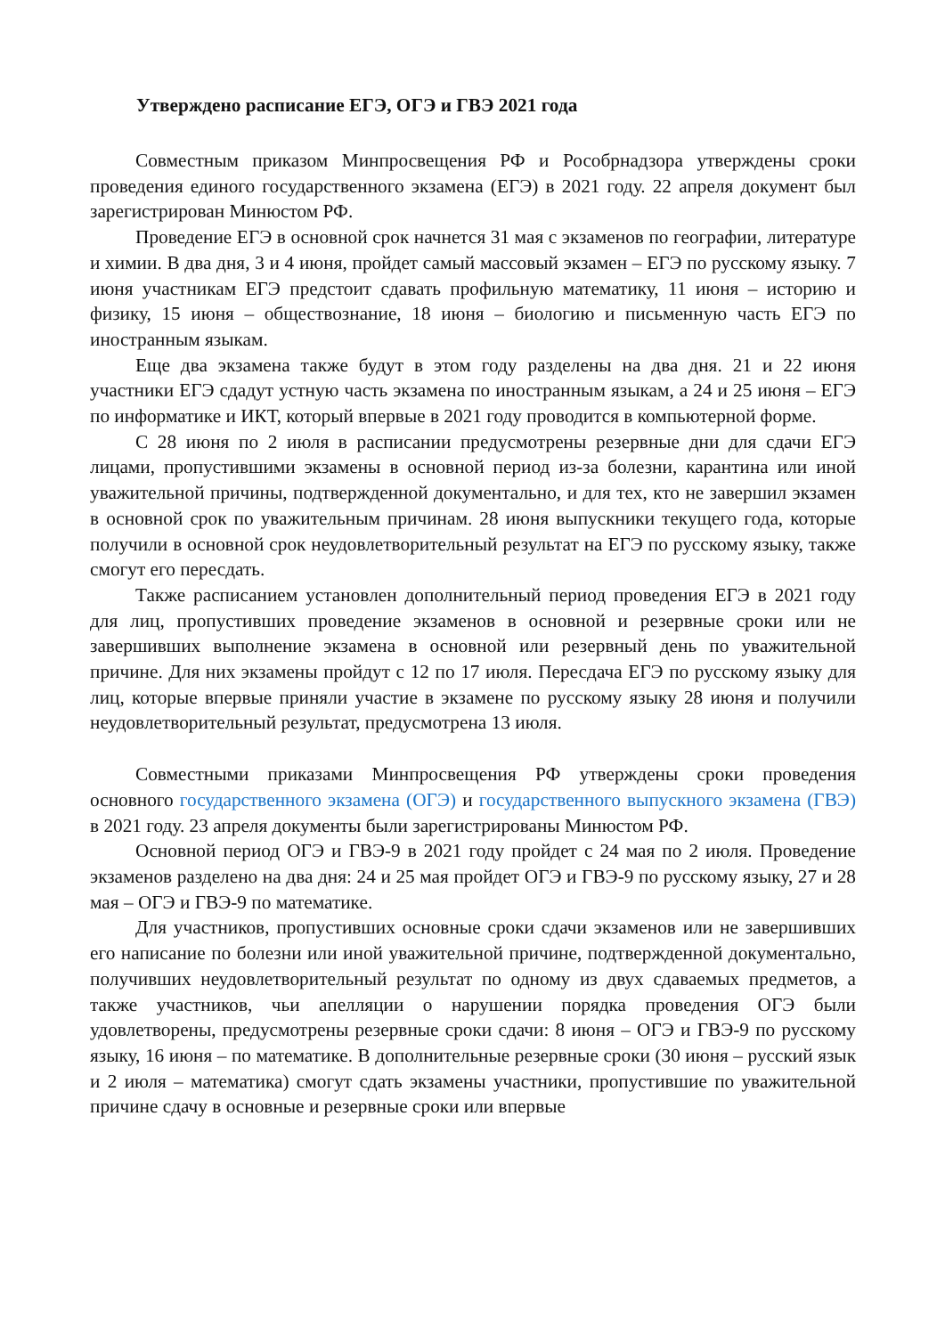Утверждено расписание ЕГЭ, ОГЭ и ГВЭ 2021 года
Совместным приказом Минпросвещения РФ и Рособрнадзора утверждены сроки проведения единого государственного экзамена (ЕГЭ) в 2021 году. 22 апреля документ был зарегистрирован Минюстом РФ.
Проведение ЕГЭ в основной срок начнется 31 мая с экзаменов по географии, литературе и химии. В два дня, 3 и 4 июня, пройдет самый массовый экзамен – ЕГЭ по русскому языку. 7 июня участникам ЕГЭ предстоит сдавать профильную математику, 11 июня – историю и физику, 15 июня – обществознание, 18 июня – биологию и письменную часть ЕГЭ по иностранным языкам.
Еще два экзамена также будут в этом году разделены на два дня. 21 и 22 июня участники ЕГЭ сдадут устную часть экзамена по иностранным языкам, а 24 и 25 июня – ЕГЭ по информатике и ИКТ, который впервые в 2021 году проводится в компьютерной форме.
С 28 июня по 2 июля в расписании предусмотрены резервные дни для сдачи ЕГЭ лицами, пропустившими экзамены в основной период из-за болезни, карантина или иной уважительной причины, подтвержденной документально, и для тех, кто не завершил экзамен в основной срок по уважительным причинам. 28 июня выпускники текущего года, которые получили в основной срок неудовлетворительный результат на ЕГЭ по русскому языку, также смогут его пересдать.
Также расписанием установлен дополнительный период проведения ЕГЭ в 2021 году для лиц, пропустивших проведение экзаменов в основной и резервные сроки или не завершивших выполнение экзамена в основной или резервный день по уважительной причине. Для них экзамены пройдут с 12 по 17 июля. Пересдача ЕГЭ по русскому языку для лиц, которые впервые приняли участие в экзамене по русскому языку 28 июня и получили неудовлетворительный результат, предусмотрена 13 июля.
Совместными приказами Минпросвещения РФ утверждены сроки проведения основного государственного экзамена (ОГЭ) и государственного выпускного экзамена (ГВЭ) в 2021 году. 23 апреля документы были зарегистрированы Минюстом РФ.
Основной период ОГЭ и ГВЭ-9 в 2021 году пройдет с 24 мая по 2 июля. Проведение экзаменов разделено на два дня: 24 и 25 мая пройдет ОГЭ и ГВЭ-9 по русскому языку, 27 и 28 мая – ОГЭ и ГВЭ-9 по математике.
Для участников, пропустивших основные сроки сдачи экзаменов или не завершивших его написание по болезни или иной уважительной причине, подтвержденной документально, получивших неудовлетворительный результат по одному из двух сдаваемых предметов, а также участников, чьи апелляции о нарушении порядка проведения ОГЭ были удовлетворены, предусмотрены резервные сроки сдачи: 8 июня – ОГЭ и ГВЭ-9 по русскому языку, 16 июня – по математике. В дополнительные резервные сроки (30 июня – русский язык и 2 июля – математика) смогут сдать экзамены участники, пропустившие по уважительной причине сдачу в основные и резервные сроки или впервые